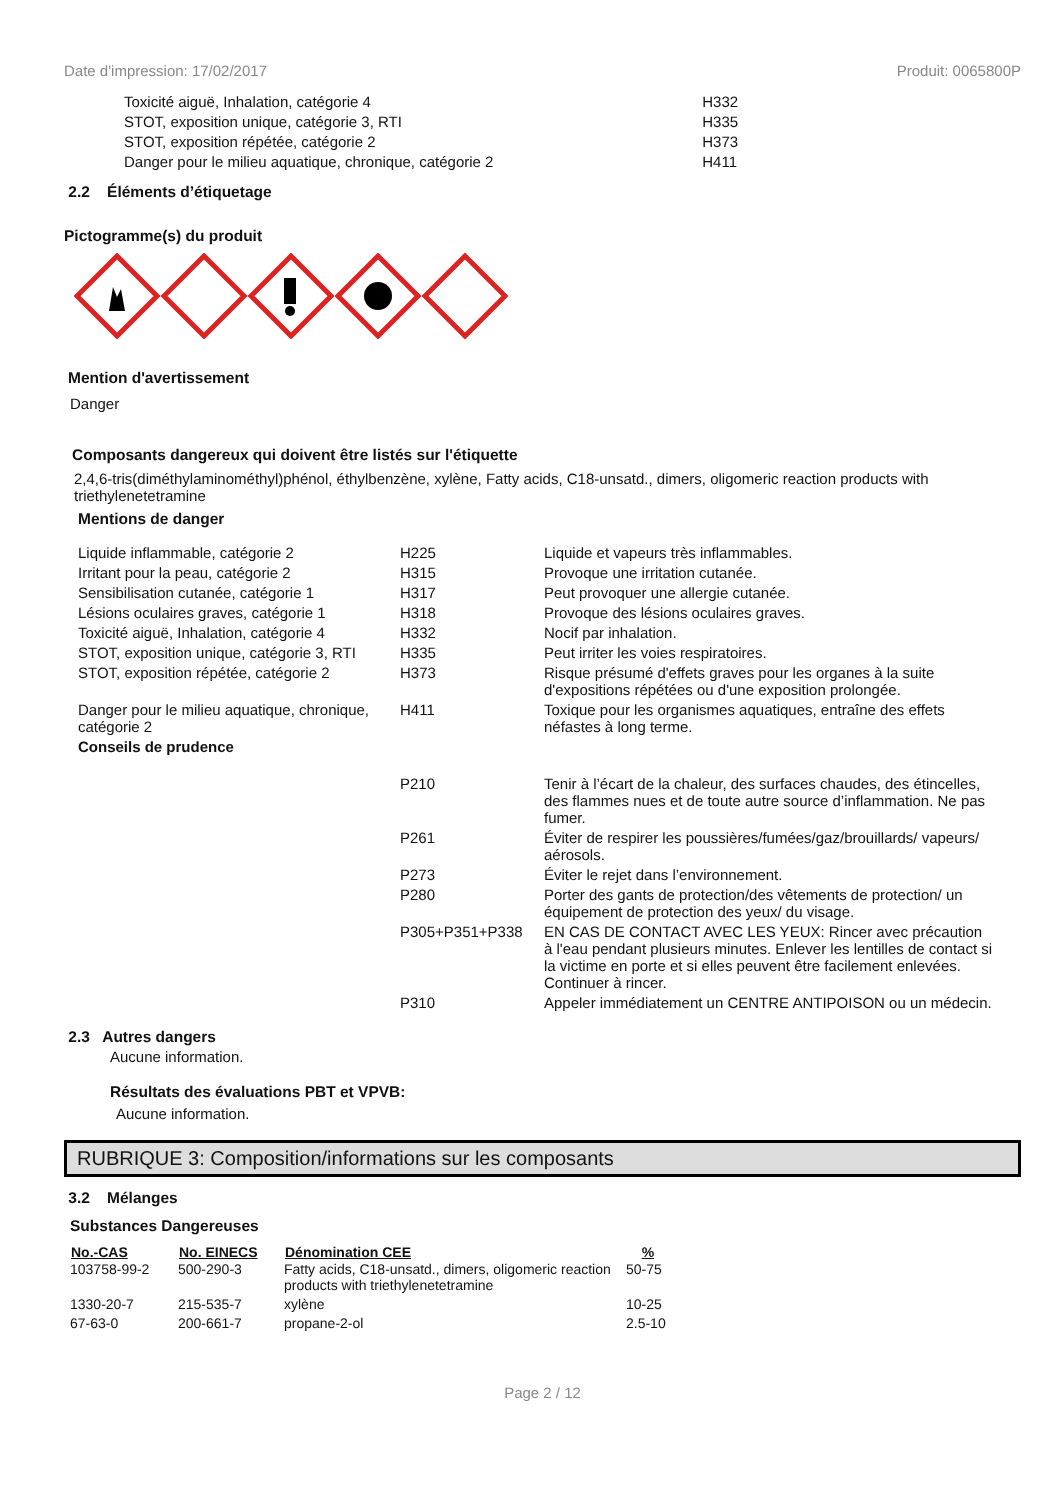Date d'impression: 17/02/2017 Produit: 0065800P
| Toxicité aiguë, Inhalation, catégorie 4 | H332 |
| STOT, exposition unique, catégorie 3, RTI | H335 |
| STOT, exposition répétée, catégorie 2 | H373 |
| Danger pour le milieu aquatique, chronique, catégorie 2 | H411 |
2.2 Éléments d’étiquetage
Pictogramme(s) du produit
Mention d'avertissement
Danger
Composants dangereux qui doivent être listés sur l'étiquette
2,4,6-tris(diméthylaminométhyl)phénol, éthylbenzène, xylène, Fatty acids, C18-unsatd., dimers, oligomeric reaction products with triethylenetetramine
Mentions de danger
| Liquide inflammable, catégorie 2 | H225 | Liquide et vapeurs très inflammables. |
| Irritant pour la peau, catégorie 2 | H315 | Provoque une irritation cutanée. |
| Sensibilisation cutanée, catégorie 1 | H317 | Peut provoquer une allergie cutanée. |
| Lésions oculaires graves, catégorie 1 | H318 | Provoque des lésions oculaires graves. |
| Toxicité aiguë, Inhalation, catégorie 4 | H332 | Nocif par inhalation. |
| STOT, exposition unique, catégorie 3, RTI | H335 | Peut irriter les voies respiratoires. |
| STOT, exposition répétée, catégorie 2 | H373 | Risque présumé d'effets graves pour les organes à la suite d'expositions répétées ou d'une exposition prolongée. |
| Danger pour le milieu aquatique, chronique, catégorie 2 | H411 | Toxique pour les organismes aquatiques, entraîne des effets néfastes à long terme. |
| Conseils de prudence | | |
| | P210 | Tenir à l’écart de la chaleur, des surfaces chaudes, des étincelles, des flammes nues et de toute autre source d’inflammation. Ne pas fumer. |
| | P261 | Éviter de respirer les poussières/fumées/gaz/brouillards/ vapeurs/ aérosols. |
| | P273 | Éviter le rejet dans l’environnement. |
| | P280 | Porter des gants de protection/des vêtements de protection/ un équipement de protection des yeux/ du visage. |
| | P305+P351+P338 | EN CAS DE CONTACT AVEC LES YEUX: Rincer avec précaution à l'eau pendant plusieurs minutes. Enlever les lentilles de contact si la victime en porte et si elles peuvent être facilement enlevées. Continuer à rincer. |
| | P310 | Appeler immédiatement un CENTRE ANTIPOISON ou un médecin. |
2.3 Autres dangers
Aucune information.
Résultats des évaluations PBT et VPVB:
Aucune information.
RUBRIQUE 3: Composition/informations sur les composants
3.2 Mélanges
Substances Dangereuses
| No.-CAS | No. EINECS | Dénomination CEE | % |
| --- | --- | --- | --- |
| 103758-99-2 | 500-290-3 | Fatty acids, C18-unsatd., dimers, oligomeric reaction products with triethylenetetramine | 50-75 |
| 1330-20-7 | 215-535-7 | xylène | 10-25 |
| 67-63-0 | 200-661-7 | propane-2-ol | 2.5-10 |
Page 2 / 12